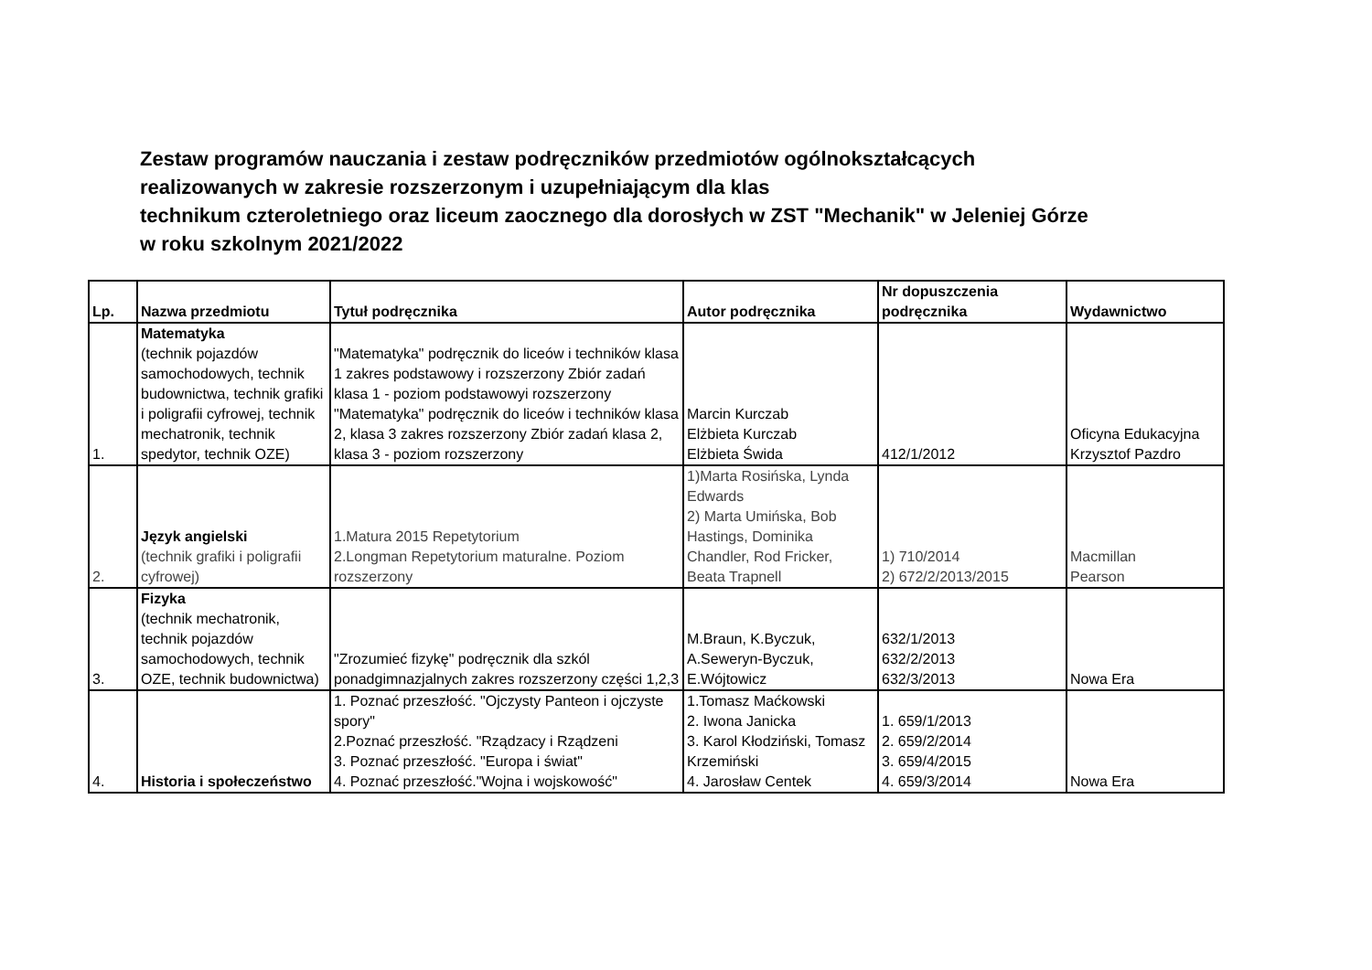Zestaw programów nauczania i zestaw podręczników przedmiotów ogólnokształcących
realizowanych w zakresie rozszerzonym i uzupełniającym dla klas
technikum czteroletniego oraz liceum zaocznego dla dorosłych w ZST "Mechanik" w Jeleniej Górze
w roku szkolnym 2021/2022
| Lp. | Nazwa przedmiotu | Tytuł podręcznika | Autor podręcznika | Nr dopuszczenia podręcznika | Wydawnictwo |
| --- | --- | --- | --- | --- | --- |
| 1. | Matematyka (technik pojazdów samochodowych, technik budownictwa, technik grafiki i poligrafii cyfrowej, technik mechatronik, technik spedytor, technik OZE) | "Matematyka" podręcznik do liceów i techników klasa 1 zakres podstawowy i rozszerzony Zbiór zadań klasa 1 - poziom podstawowyi rozszerzony "Matematyka" podręcznik do liceów i techników klasa 2, klasa 3 zakres rozszerzony Zbiór zadań klasa 2, klasa 3 - poziom rozszerzony | Marcin Kurczab Elżbieta Kurczab Elżbieta Świda | 412/1/2012 | Oficyna Edukacyjna Krzysztof Pazdro |
| 2. | Język angielski (technik grafiki i poligrafii cyfrowej) | 1.Matura 2015 Repetytorium 2.Longman Repetytorium maturalne. Poziom rozszerzony | 1)Marta Rosińska, Lynda Edwards 2) Marta Umińska, Bob Hastings, Dominika Chandler, Rod Fricker, Beata Trapnell | 1) 710/2014 2) 672/2/2013/2015 | Macmillan Pearson |
| 3. | Fizyka (technik mechatronik, technik pojazdów samochodowych, technik OZE, technik budownictwa) | "Zrozumieć fizykę" podręcznik dla szkól ponadgimnazjalnych zakres rozszerzony części 1,2,3 | M.Braun, K.Byczuk, A.Seweryn-Byczuk, E.Wójtowicz | 632/1/2013 632/2/2013 632/3/2013 | Nowa Era |
| 4. | Historia i społeczeństwo | 1. Poznać przeszłość. "Ojczysty Panteon i ojczyste spory" 2.Poznać przeszłość. "Rządzacy i Rządzeni 3. Poznać przeszłość. "Europa i świat" 4. Poznać przeszłość."Wojna i wojskowość" | 1.Tomasz Maćkowski 2. Iwona Janicka 3. Karol Kłodziński, Tomasz Krzemiński 4. Jarosław Centek | 1. 659/1/2013 2. 659/2/2014 3. 659/4/2015 4. 659/3/2014 | Nowa Era |